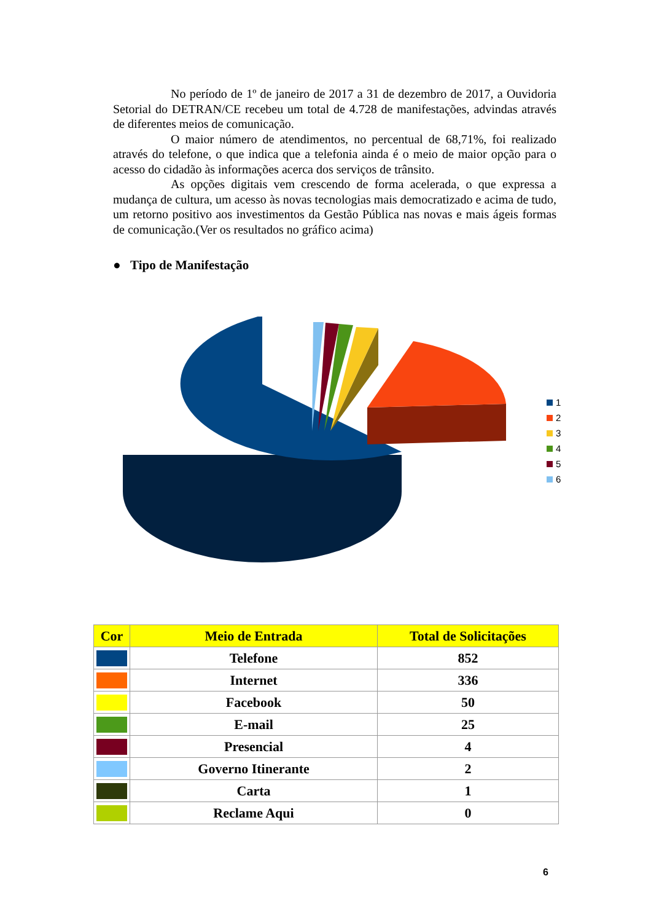No período de 1º de janeiro de 2017 a 31 de dezembro de 2017, a Ouvidoria Setorial do DETRAN/CE recebeu um total de 4.728 de manifestações, advindas através de diferentes meios de comunicação.
O maior número de atendimentos, no percentual de 68,71%, foi realizado através do telefone, o que indica que a telefonia ainda é o meio de maior opção para o acesso do cidadão às informações acerca dos serviços de trânsito.
As opções digitais vem crescendo de forma acelerada, o que expressa a mudança de cultura, um acesso às novas tecnologias mais democratizado e acima de tudo, um retorno positivo aos investimentos da Gestão Pública nas novas e mais ágeis formas de comunicação.(Ver os resultados no gráfico acima)
● Tipo de Manifestação
1
2
3
4
5
6
| Cor | Meio de Entrada | Total de Solicitações |
| --- | --- | --- |
| | Telefone | 852 |
| | Internet | 336 |
| | Facebook | 50 |
| | E-mail | 25 |
| | Presencial | 4 |
| | Governo Itinerante | 2 |
| | Carta | 1 |
| | Reclame Aqui | 0 |
6